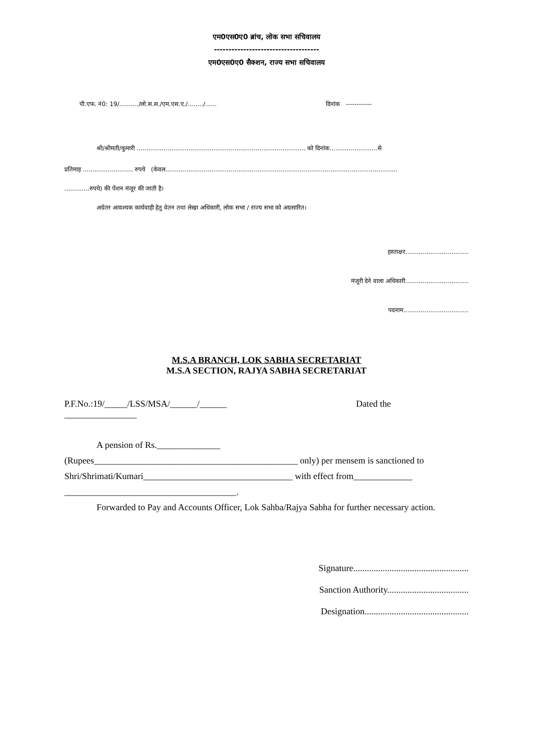एम0एस0ए0 ब्रांच, लोक सभा सचिवालय
------------------------------------
एम0एस0ए0 सैक्शन, राज्य सभा सचिवालय
पी.एफ. नं0: 19/........../लो.स.स./एम.एस.ए./......../...... दिनांक ------------
श्री/श्रीमती/कुमारी ........................................................................................ को दिनांक.........................से
प्रतिमाह .......................... रुपये (केवल.........................................................................................................................
.............रुपये) की पेंशन मंजूर की जाती है।
अग्रेतर आवश्यक कार्यवाही हेतु वेतन तथा लेखा अधिकारी, लोक सभा / राज्य सभा को अग्रसारित।
हस्ताक्षर.................................
मंजूरी देने वाला अधिकारी.................................
पदनाम..................................
M.S.A BRANCH, LOK SABHA SECRETARIAT
M.S.A SECTION, RAJYA SABHA SECRETARIAT
P.F.No.:19/_____/LSS/MSA/______/______ Dated the
________________
A pension of Rs.______________
(Rupees_____________________________________________ only) per mensem is sanctioned to
Shri/Shrimati/Kumari_________________________________ with effect from_____________
______________________________________.
Forwarded to Pay and Accounts Officer, Lok Sahba/Rajya Sabha for further necessary action.
Signature...................................................
Sanction Authority....................................
Designation..............................................